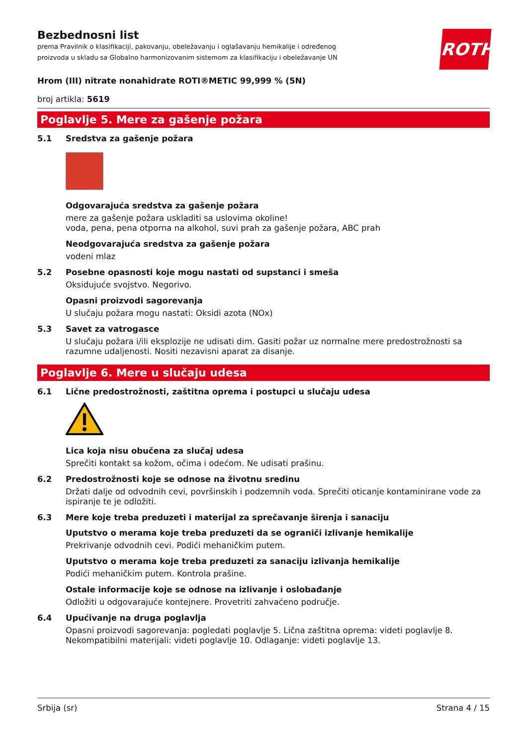ROTH
Bezbednosni list
prema Pravilnik o klasifikaciji, pakovanju, obeležavanju i oglašavanju hemikalije i određenog proizvoda u skladu sa Globalno harmonizovanim sistemom za klasifikaciju i obeležavanje UN
Hrom (III) nitrate nonahidrate ROTI®METIC 99,999 % (5N)
broj artikla: 5619
Poglavlje 5. Mere za gašenje požara
5.1 Sredstva za gašenje požara
Odgovarajuća sredstva za gašenje požara
mere za gašenje požara uskladiti sa uslovima okoline!
voda, pena, pena otporna na alkohol, suvi prah za gašenje požara, ABC prah
Neodgovarajuća sredstva za gašenje požara
vodeni mlaz
5.2 Posebne opasnosti koje mogu nastati od supstanci i smeša
Oksidujuće svojstvo. Negorivo.
Opasni proizvodi sagorevanja
U slučaju požara mogu nastati: Oksidi azota (NOx)
5.3 Savet za vatrogasce
U slučaju požara i/ili eksplozije ne udisati dim. Gasiti požar uz normalne mere predostrožnosti sa razumne udaljenosti. Nositi nezavisni aparat za disanje.
Poglavlje 6. Mere u slučaju udesa
6.1 Lične predostrožnosti, zaštitna oprema i postupci u slučaju udesa
Lica koja nisu obučena za slučaj udesa
Sprečiti kontakt sa kožom, očima i odećom. Ne udisati prašinu.
6.2 Predostrožnosti koje se odnose na životnu sredinu
Držati dalje od odvodnih cevi, površinskih i podzemnih voda. Sprečiti oticanje kontaminirane vode za ispiranje te je odložiti.
6.3 Mere koje treba preduzeti i materijal za sprečavanje širenja i sanaciju
Uputstvo o merama koje treba preduzeti da se ograniči izlivanje hemikalije
Prekrivanje odvodnih cevi. Podići mehaničkim putem.
Uputstvo o merama koje treba preduzeti za sanaciju izlivanja hemikalije
Podići mehaničkim putem. Kontrola prašine.
Ostale informacije koje se odnose na izlivanje i oslobađanje
Odložiti u odgovarajuće kontejnere. Provetriti zahvaćeno područje.
6.4 Upućivanje na druga poglavlja
Opasni proizvodi sagorevanja: pogledati poglavlje 5. Lična zaštitna oprema: videti poglavlje 8. Nekompatibilni materijali: videti poglavlje 10. Odlaganje: videti poglavlje 13.
Srbija (sr) Strana 4 / 15